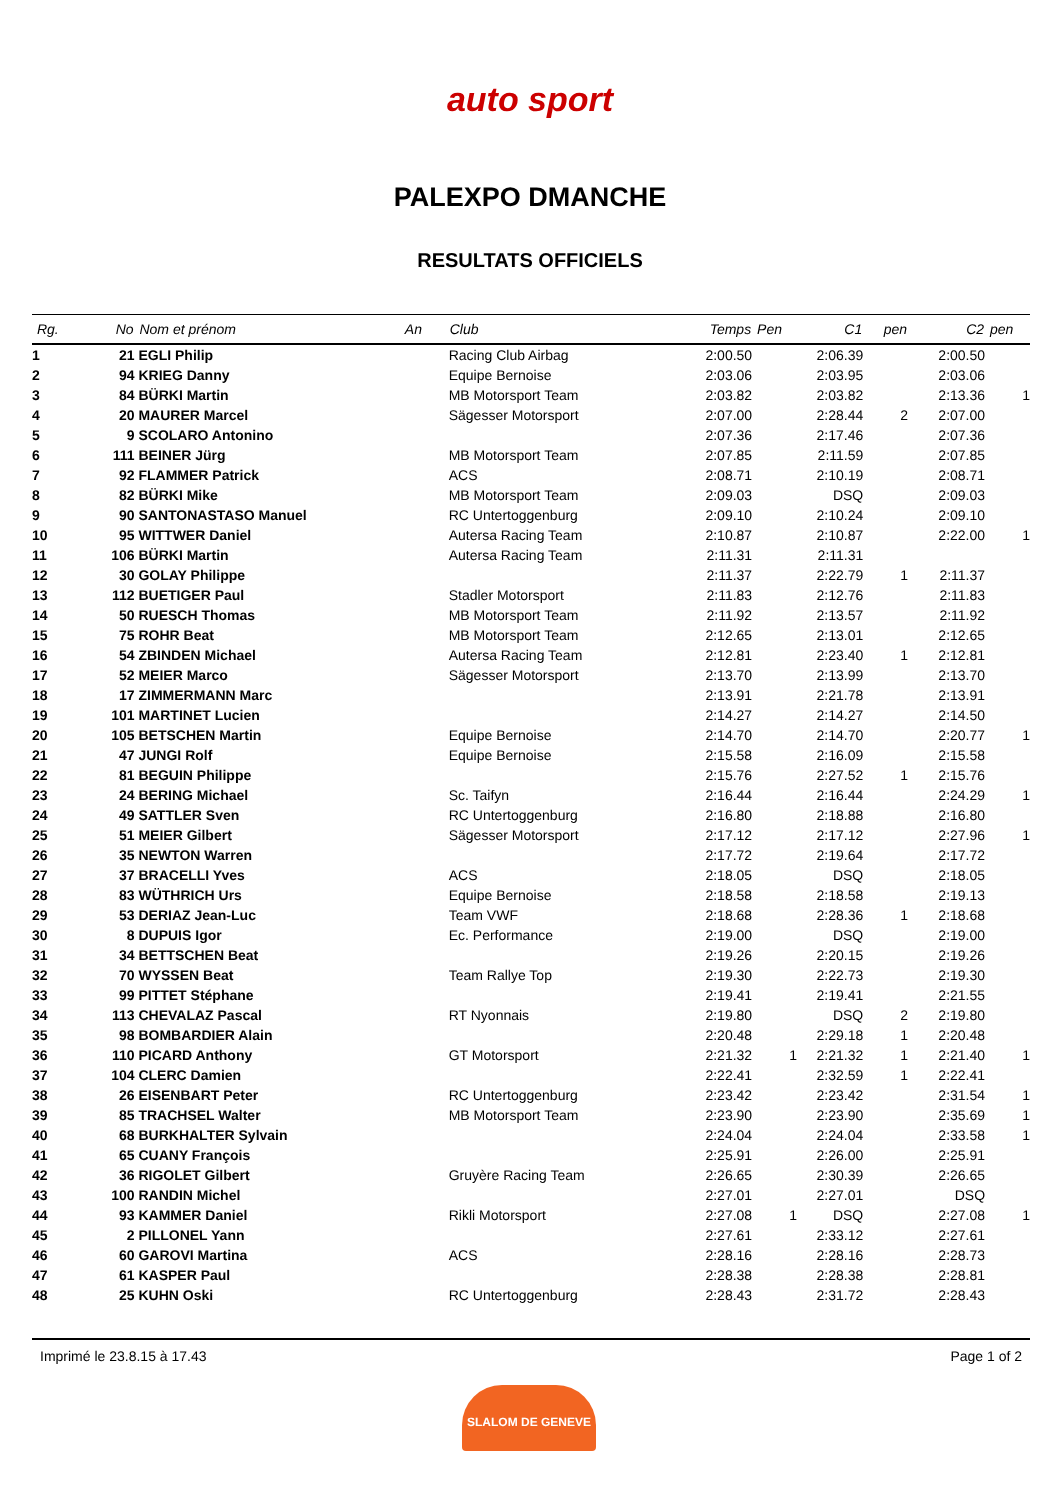auto sport
PALEXPO DMANCHE
RESULTATS OFFICIELS
| Rg. | No | Nom et prénom | An | Club | Temps | Pen | C1 | pen | C2 | pen |
| --- | --- | --- | --- | --- | --- | --- | --- | --- | --- | --- |
| 1 | 21 | EGLI Philip | | Racing Club Airbag | 2:00.50 | | 2:06.39 | | 2:00.50 | |
| 2 | 94 | KRIEG Danny | | Equipe Bernoise | 2:03.06 | | 2:03.95 | | 2:03.06 | |
| 3 | 84 | BÜRKI Martin | | MB Motorsport Team | 2:03.82 | | 2:03.82 | | 2:13.36 | 1 |
| 4 | 20 | MAURER Marcel | | Sägesser Motorsport | 2:07.00 | | 2:28.44 | 2 | 2:07.00 | |
| 5 | 9 | SCOLARO Antonino | | | 2:07.36 | | 2:17.46 | | 2:07.36 | |
| 6 | 111 | BEINER Jürg | | MB Motorsport Team | 2:07.85 | | 2:11.59 | | 2:07.85 | |
| 7 | 92 | FLAMMER Patrick | | ACS | 2:08.71 | | 2:10.19 | | 2:08.71 | |
| 8 | 82 | BÜRKI Mike | | MB Motorsport Team | 2:09.03 | | DSQ | | 2:09.03 | |
| 9 | 90 | SANTONASTASO Manuel | | RC Untertoggenburg | 2:09.10 | | 2:10.24 | | 2:09.10 | |
| 10 | 95 | WITTWER Daniel | | Autersa Racing Team | 2:10.87 | | 2:10.87 | | 2:22.00 | 1 |
| 11 | 106 | BÜRKI Martin | | Autersa Racing Team | 2:11.31 | | 2:11.31 | | | |
| 12 | 30 | GOLAY Philippe | | | 2:11.37 | | 2:22.79 | 1 | 2:11.37 | |
| 13 | 112 | BUETIGER Paul | | Stadler Motorsport | 2:11.83 | | 2:12.76 | | 2:11.83 | |
| 14 | 50 | RUESCH Thomas | | MB Motorsport Team | 2:11.92 | | 2:13.57 | | 2:11.92 | |
| 15 | 75 | ROHR Beat | | MB Motorsport Team | 2:12.65 | | 2:13.01 | | 2:12.65 | |
| 16 | 54 | ZBINDEN Michael | | Autersa Racing Team | 2:12.81 | | 2:23.40 | 1 | 2:12.81 | |
| 17 | 52 | MEIER Marco | | Sägesser Motorsport | 2:13.70 | | 2:13.99 | | 2:13.70 | |
| 18 | 17 | ZIMMERMANN Marc | | | 2:13.91 | | 2:21.78 | | 2:13.91 | |
| 19 | 101 | MARTINET Lucien | | | 2:14.27 | | 2:14.27 | | 2:14.50 | |
| 20 | 105 | BETSCHEN Martin | | Equipe Bernoise | 2:14.70 | | 2:14.70 | | 2:20.77 | 1 |
| 21 | 47 | JUNGI Rolf | | Equipe Bernoise | 2:15.58 | | 2:16.09 | | 2:15.58 | |
| 22 | 81 | BEGUIN Philippe | | | 2:15.76 | | 2:27.52 | 1 | 2:15.76 | |
| 23 | 24 | BERING Michael | | Sc. Taifyn | 2:16.44 | | 2:16.44 | | 2:24.29 | 1 |
| 24 | 49 | SATTLER Sven | | RC Untertoggenburg | 2:16.80 | | 2:18.88 | | 2:16.80 | |
| 25 | 51 | MEIER Gilbert | | Sägesser Motorsport | 2:17.12 | | 2:17.12 | | 2:27.96 | 1 |
| 26 | 35 | NEWTON Warren | | | 2:17.72 | | 2:19.64 | | 2:17.72 | |
| 27 | 37 | BRACELLI Yves | | ACS | 2:18.05 | | DSQ | | 2:18.05 | |
| 28 | 83 | WÜTHRICH Urs | | Equipe Bernoise | 2:18.58 | | 2:18.58 | | 2:19.13 | |
| 29 | 53 | DERIAZ Jean-Luc | | Team VWF | 2:18.68 | | 2:28.36 | 1 | 2:18.68 | |
| 30 | 8 | DUPUIS Igor | | Ec. Performance | 2:19.00 | | DSQ | | 2:19.00 | |
| 31 | 34 | BETTSCHEN Beat | | | 2:19.26 | | 2:20.15 | | 2:19.26 | |
| 32 | 70 | WYSSEN Beat | | Team Rallye Top | 2:19.30 | | 2:22.73 | | 2:19.30 | |
| 33 | 99 | PITTET Stéphane | | | 2:19.41 | | 2:19.41 | | 2:21.55 | |
| 34 | 113 | CHEVALAZ Pascal | | RT Nyonnais | 2:19.80 | | DSQ | 2 | 2:19.80 | |
| 35 | 98 | BOMBARDIER Alain | | | 2:20.48 | | 2:29.18 | 1 | 2:20.48 | |
| 36 | 110 | PICARD Anthony | | GT Motorsport | 2:21.32 | 1 | 2:21.32 | 1 | 2:21.40 | 1 |
| 37 | 104 | CLERC Damien | | | 2:22.41 | | 2:32.59 | 1 | 2:22.41 | |
| 38 | 26 | EISENBART Peter | | RC Untertoggenburg | 2:23.42 | | 2:23.42 | | 2:31.54 | 1 |
| 39 | 85 | TRACHSEL Walter | | MB Motorsport Team | 2:23.90 | | 2:23.90 | | 2:35.69 | 1 |
| 40 | 68 | BURKHALTER Sylvain | | | 2:24.04 | | 2:24.04 | | 2:33.58 | 1 |
| 41 | 65 | CUANY François | | | 2:25.91 | | 2:26.00 | | 2:25.91 | |
| 42 | 36 | RIGOLET Gilbert | | Gruyère Racing Team | 2:26.65 | | 2:30.39 | | 2:26.65 | |
| 43 | 100 | RANDIN Michel | | | 2:27.01 | | 2:27.01 | | DSQ | |
| 44 | 93 | KAMMER Daniel | | Rikli Motorsport | 2:27.08 | 1 | DSQ | | 2:27.08 | 1 |
| 45 | 2 | PILLONEL Yann | | | 2:27.61 | | 2:33.12 | | 2:27.61 | |
| 46 | 60 | GAROVI Martina | | ACS | 2:28.16 | | 2:28.16 | | 2:28.73 | |
| 47 | 61 | KASPER Paul | | | 2:28.38 | | 2:28.38 | | 2:28.81 | |
| 48 | 25 | KUHN Oski | | RC Untertoggenburg | 2:28.43 | | 2:31.72 | | 2:28.43 | |
Imprimé le 23.8.15 à 17.43 Page 1 of 2
SLALOM DE GENEVE